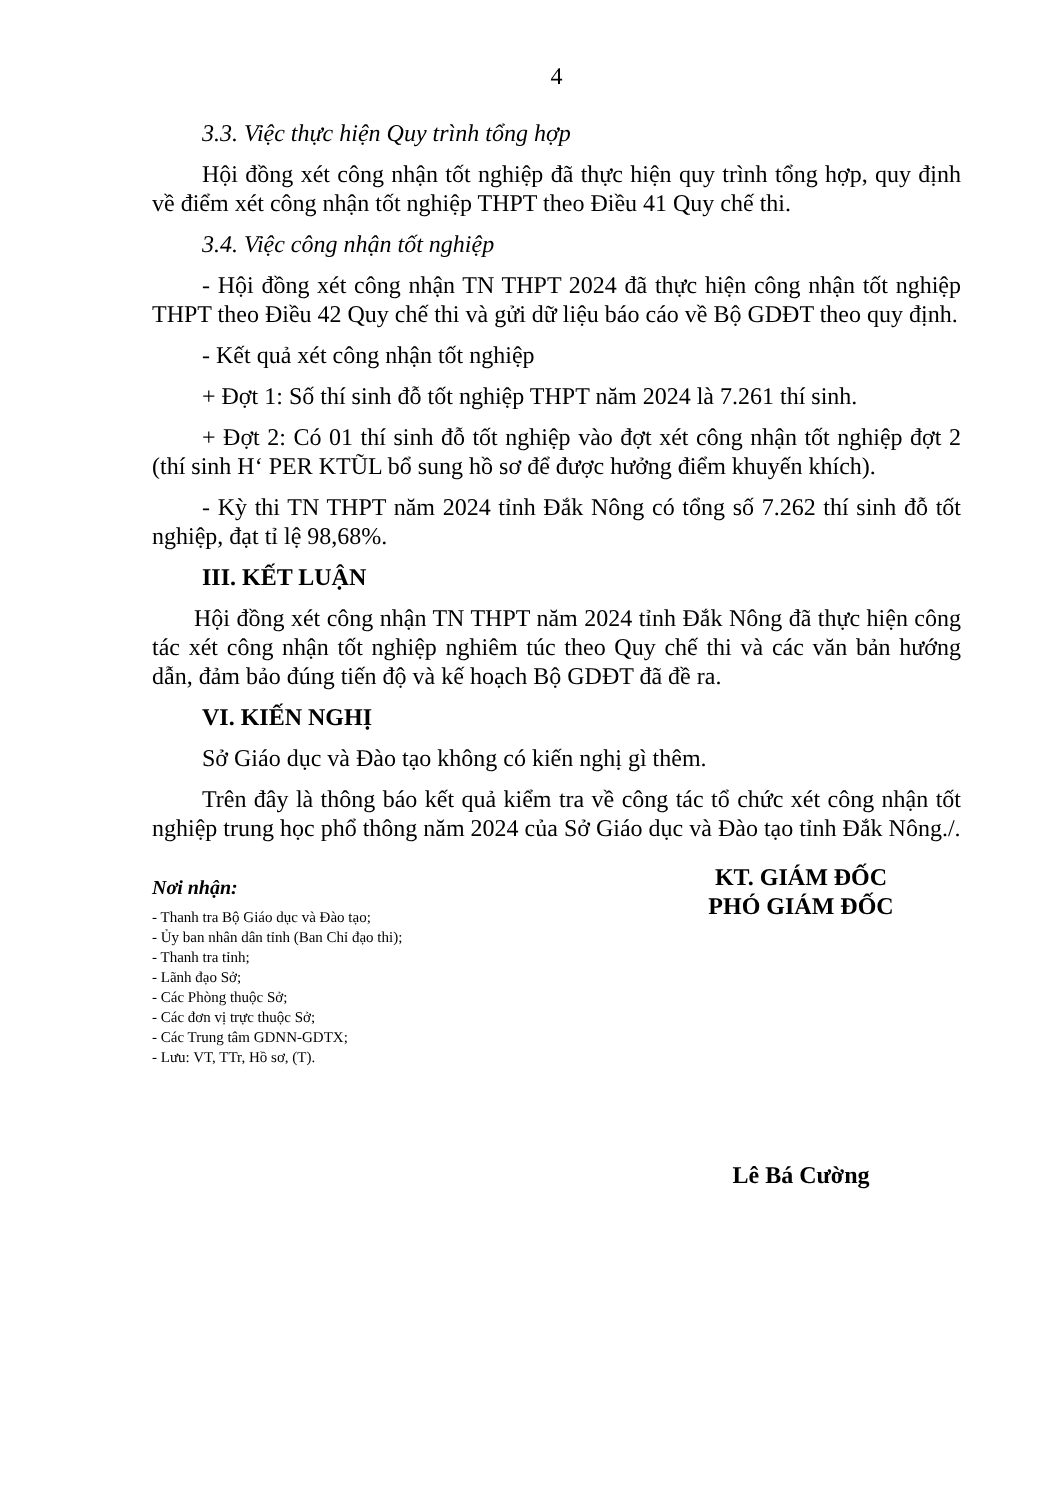4
3.3. Việc thực hiện Quy trình tổng hợp
Hội đồng xét công nhận tốt nghiệp đã thực hiện quy trình tổng hợp, quy định về điểm xét công nhận tốt nghiệp THPT theo Điều 41 Quy chế thi.
3.4. Việc công nhận tốt nghiệp
- Hội đồng xét công nhận TN THPT 2024 đã thực hiện công nhận tốt nghiệp THPT theo Điều 42 Quy chế thi và gửi dữ liệu báo cáo về Bộ GDĐT theo quy định.
- Kết quả xét công nhận tốt nghiệp
+ Đợt 1: Số thí sinh đỗ tốt nghiệp THPT năm 2024 là 7.261 thí sinh.
+ Đợt 2: Có 01 thí sinh đỗ tốt nghiệp vào đợt xét công nhận tốt nghiệp đợt 2 (thí sinh H‘ PER KTŨL bổ sung hồ sơ để được hưởng điểm khuyến khích).
- Kỳ thi TN THPT năm 2024 tỉnh Đắk Nông có tổng số 7.262 thí sinh đỗ tốt nghiệp, đạt tỉ lệ 98,68%.
III. KẾT LUẬN
Hội đồng xét công nhận TN THPT năm 2024 tỉnh Đắk Nông đã thực hiện công tác xét công nhận tốt nghiệp nghiêm túc theo Quy chế thi và các văn bản hướng dẫn, đảm bảo đúng tiến độ và kế hoạch Bộ GDĐT đã đề ra.
VI. KIẾN NGHỊ
Sở Giáo dục và Đào tạo không có kiến nghị gì thêm.
Trên đây là thông báo kết quả kiểm tra về công tác tổ chức xét công nhận tốt nghiệp trung học phổ thông năm 2024 của Sở Giáo dục và Đào tạo tỉnh Đắk Nông./.
Nơi nhận:
- Thanh tra Bộ Giáo dục và Đào tạo;
- Ủy ban nhân dân tỉnh (Ban Chỉ đạo thi);
- Thanh tra tỉnh;
- Lãnh đạo Sở;
- Các Phòng thuộc Sở;
- Các đơn vị trực thuộc Sở;
- Các Trung tâm GDNN-GDTX;
- Lưu: VT, TTr, Hồ sơ, (T).
KT. GIÁM ĐỐC
PHÓ GIÁM ĐỐC
Lê Bá Cường